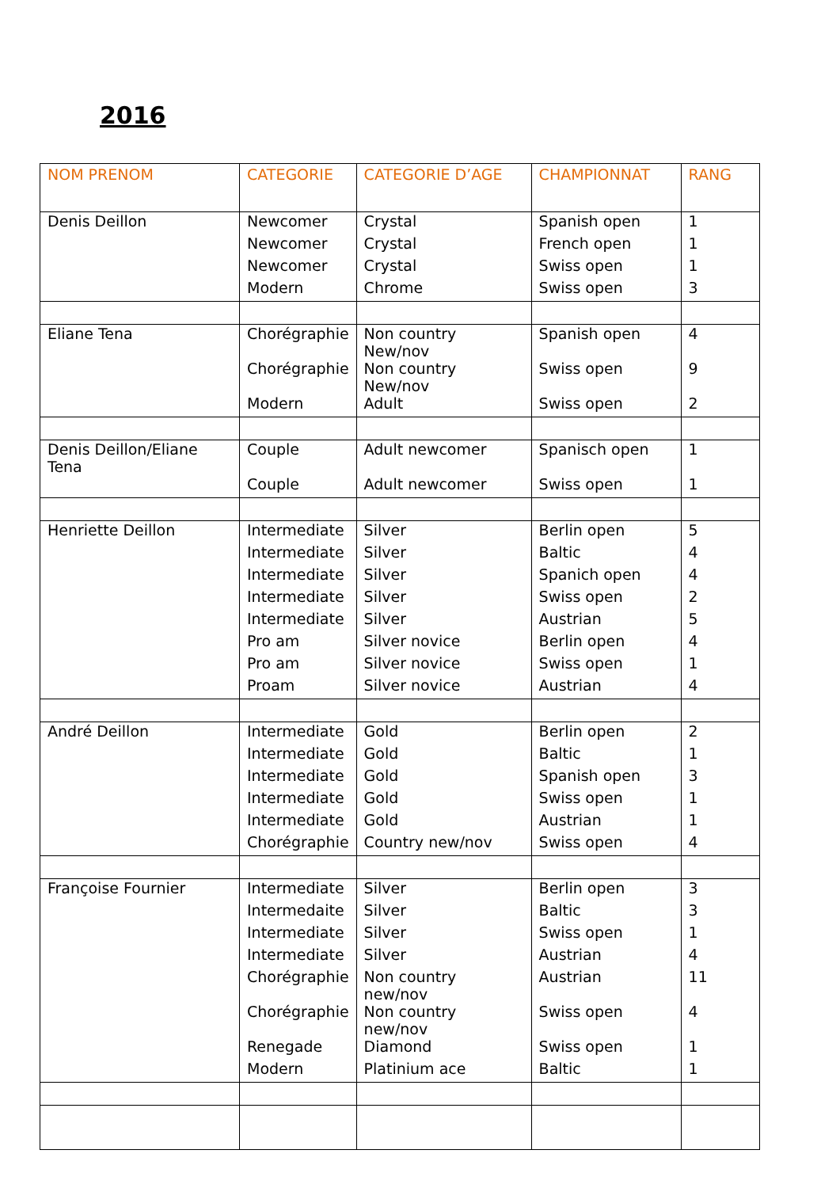2016
| NOM PRENOM | CATEGORIE | CATEGORIE D’AGE | CHAMPIONNAT | RANG |
| --- | --- | --- | --- | --- |
| Denis Deillon | Newcomer | Crystal | Spanish open | 1 |
| | Newcomer | Crystal | French open | 1 |
| | Newcomer | Crystal | Swiss open | 1 |
| | Modern | Chrome | Swiss open | 3 |
| Eliane Tena | Chorégraphie | Non country New/nov | Spanish open | 4 |
| | Chorégraphie | Non country New/nov | Swiss open | 9 |
| | Modern | Adult | Swiss open | 2 |
| Denis Deillon/Eliane Tena | Couple | Adult newcomer | Spanisch open | 1 |
| | Couple | Adult newcomer | Swiss open | 1 |
| Henriette Deillon | Intermediate | Silver | Berlin open | 5 |
| | Intermediate | Silver | Baltic | 4 |
| | Intermediate | Silver | Spanich open | 4 |
| | Intermediate | Silver | Swiss open | 2 |
| | Intermediate | Silver | Austrian | 5 |
| | Pro am | Silver novice | Berlin open | 4 |
| | Pro am | Silver novice | Swiss open | 1 |
| | Proam | Silver novice | Austrian | 4 |
| André Deillon | Intermediate | Gold | Berlin open | 2 |
| | Intermediate | Gold | Baltic | 1 |
| | Intermediate | Gold | Spanish open | 3 |
| | Intermediate | Gold | Swiss open | 1 |
| | Intermediate | Gold | Austrian | 1 |
| | Chorégraphie | Country new/nov | Swiss open | 4 |
| Françoise Fournier | Intermediate | Silver | Berlin open | 3 |
| | Intermedaite | Silver | Baltic | 3 |
| | Intermediate | Silver | Swiss open | 1 |
| | Intermediate | Silver | Austrian | 4 |
| | Chorégraphie | Non country new/nov | Austrian | 11 |
| | Chorégraphie | Non country new/nov | Swiss open | 4 |
| | Renegade | Diamond | Swiss open | 1 |
| | Modern | Platinium ace | Baltic | 1 |